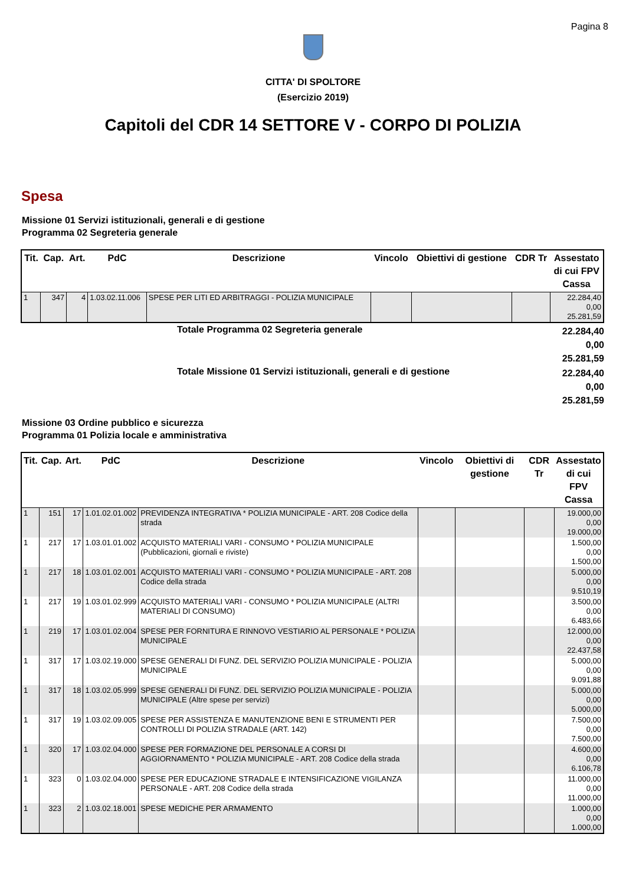Pagina 8
CITTA' DI SPOLTORE
(Esercizio 2019)
Capitoli del CDR 14 SETTORE V - CORPO DI POLIZIA
Spesa
Missione 01 Servizi istituzionali, generali e di gestione
Programma 02 Segreteria generale
| Tit. | Cap. | Art. | PdC | Descrizione | Vincolo | Obiettivi di gestione | CDR Tr | Assestato di cui FPV Cassa |
| --- | --- | --- | --- | --- | --- | --- | --- | --- |
| 1 | 347 | 4 | 1.03.02.11.006 | SPESE PER LITI ED ARBITRAGGI - POLIZIA MUNICIPALE | | | | 22.284,40 0,00 25.281,59 |
Totale Programma 02 Segreteria generale 22.284,40
0,00
25.281,59
Totale Missione 01 Servizi istituzionali, generali e di gestione 22.284,40
0,00
25.281,59
Missione 03 Ordine pubblico e sicurezza
Programma 01 Polizia locale e amministrativa
| Tit. | Cap. | Art. | PdC | Descrizione | Vincolo | Obiettivi di gestione | CDR Tr | Assestato di cui FPV Cassa |
| --- | --- | --- | --- | --- | --- | --- | --- | --- |
| 1 | 151 | 17 | 1.01.02.01.002 | PREVIDENZA INTEGRATIVA * POLIZIA MUNICIPALE - ART. 208 Codice della strada | | | | 19.000,00 0,00 19.000,00 |
| 1 | 217 | 17 | 1.03.01.01.002 | ACQUISTO MATERIALI VARI - CONSUMO * POLIZIA MUNICIPALE (Pubblicazioni, giornali e riviste) | | | | 1.500,00 0,00 1.500,00 |
| 1 | 217 | 18 | 1.03.01.02.001 | ACQUISTO MATERIALI VARI - CONSUMO * POLIZIA MUNICIPALE - ART. 208 Codice della strada | | | | 5.000,00 0,00 9.510,19 |
| 1 | 217 | 19 | 1.03.01.02.999 | ACQUISTO MATERIALI VARI - CONSUMO * POLIZIA MUNICIPALE (ALTRI MATERIALI DI CONSUMO) | | | | 3.500,00 0,00 6.483,66 |
| 1 | 219 | 17 | 1.03.01.02.004 | SPESE PER FORNITURA E RINNOVO VESTIARIO AL PERSONALE * POLIZIA MUNICIPALE | | | | 12.000,00 0,00 22.437,58 |
| 1 | 317 | 17 | 1.03.02.19.000 | SPESE GENERALI DI FUNZ. DEL SERVIZIO POLIZIA MUNICIPALE - POLIZIA MUNICIPALE | | | | 5.000,00 0,00 9.091,88 |
| 1 | 317 | 18 | 1.03.02.05.999 | SPESE GENERALI DI FUNZ. DEL SERVIZIO POLIZIA MUNICIPALE - POLIZIA MUNICIPALE (Altre spese per servizi) | | | | 5.000,00 0,00 5.000,00 |
| 1 | 317 | 19 | 1.03.02.09.005 | SPESE PER ASSISTENZA E MANUTENZIONE BENI E STRUMENTI PER CONTROLLI DI POLIZIA STRADALE (ART. 142) | | | | 7.500,00 0,00 7.500,00 |
| 1 | 320 | 17 | 1.03.02.04.000 | SPESE PER FORMAZIONE DEL PERSONALE A CORSI DI AGGIORNAMENTO * POLIZIA MUNICIPALE - ART. 208 Codice della strada | | | | 4.600,00 0,00 6.106,78 |
| 1 | 323 | 0 | 1.03.02.04.000 | SPESE PER EDUCAZIONE STRADALE E INTENSIFICAZIONE VIGILANZA PERSONALE - ART. 208 Codice della strada | | | | 11.000,00 0,00 11.000,00 |
| 1 | 323 | 2 | 1.03.02.18.001 | SPESE MEDICHE PER ARMAMENTO | | | | 1.000,00 0,00 1.000,00 |